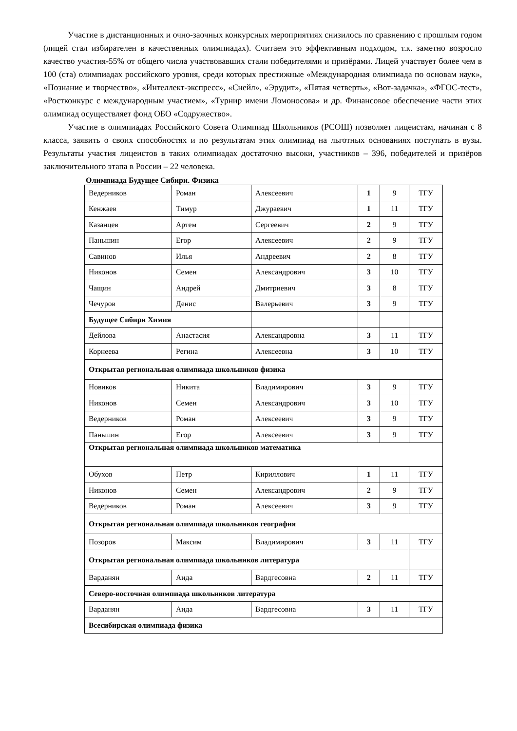Участие в дистанционных и очно-заочных конкурсных мероприятиях снизилось по сравнению с прошлым годом (лицей стал избирателен в качественных олимпиадах). Считаем это эффективным подходом, т.к. заметно возросло качество участия-55% от общего числа участвовавших стали победителями и призёрами. Лицей участвует более чем в 100 (ста) олимпиадах российского уровня, среди которых престижные «Международная олимпиада по основам наук», «Познание и творчество», «Интеллект-экспресс», «Снейл», «Эрудит», «Пятая четверть», «Вот-задачка», «ФГОС-тест», «Ростконкурс с международным участием», «Турнир имени Ломоносова» и др. Финансовое обеспечение части этих олимпиад осуществляет фонд ОБО «Содружество».
Участие в олимпиадах Российского Совета Олимпиад Школьников (РСОШ) позволяет лицеистам, начиная с 8 класса, заявить о своих способностях и по результатам этих олимпиад на льготных основаниях поступать в вузы. Результаты участия лицеистов в таких олимпиадах достаточно высоки, участников – 396, победителей и призёров заключительного этапа в России – 22 человека.
Олимпиада Будущее Сибири. Физика
| Ведерников | Роман | Алексеевич | 1 | 9 | ТГУ |
| Кенжаев | Тимур | Джураевич | 1 | 11 | ТГУ |
| Казанцев | Артем | Сергеевич | 2 | 9 | ТГУ |
| Паньшин | Егор | Алексеевич | 2 | 9 | ТГУ |
| Савинов | Илья | Андреевич | 2 | 8 | ТГУ |
| Никонов | Семен | Александрович | 3 | 10 | ТГУ |
| Чащин | Андрей | Дмитриевич | 3 | 8 | ТГУ |
| Чечуров | Денис | Валерьевич | 3 | 9 | ТГУ |
| Будущее Сибири Химия | | | | | |
| Дейлова | Анастасия | Александровна | 3 | 11 | ТГУ |
| Корнеева | Регина | Алексеевна | 3 | 10 | ТГУ |
| Открытая региональная олимпиада школьников физика | | | | | |
| Новиков | Никита | Владимирович | 3 | 9 | ТГУ |
| Никонов | Семен | Александрович | 3 | 10 | ТГУ |
| Ведерников | Роман | Алексеевич | 3 | 9 | ТГУ |
| Паньшин | Егор | Алексеевич | 3 | 9 | ТГУ |
| Открытая региональная олимпиада школьников математика | | | | | |
| Обухов | Петр | Кириллович | 1 | 11 | ТГУ |
| Никонов | Семен | Александрович | 2 | 9 | ТГУ |
| Ведерников | Роман | Алексеевич | 3 | 9 | ТГУ |
| Открытая региональная олимпиада школьников география | | | | | |
| Позоров | Максим | Владимирович | 3 | 11 | ТГУ |
| Открытая региональная олимпиада школьников литература | | | | | |
| Варданян | Аида | Вардгесовна | 2 | 11 | ТГУ |
| Северо-восточная олимпиада школьников литература | | | | | |
| Варданян | Аида | Вардгесовна | 3 | 11 | ТГУ |
| Всесибирская олимпиада физика | | | | | |